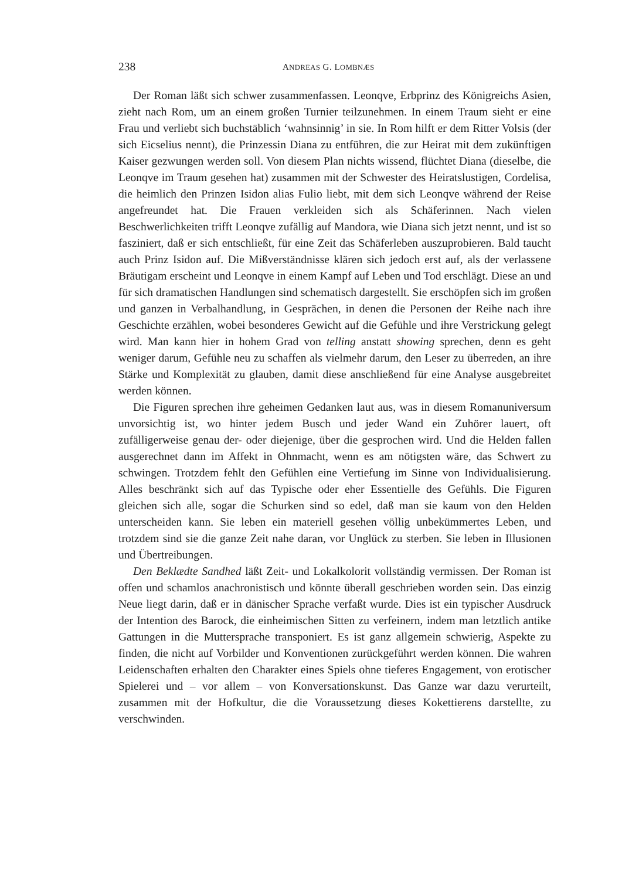238 ANDREAS G. LOMBNÆS
Der Roman läßt sich schwer zusammenfassen. Leonqve, Erbprinz des Königreichs Asien, zieht nach Rom, um an einem großen Turnier teilzunehmen. In einem Traum sieht er eine Frau und verliebt sich buchstäblich ‘wahnsinnig’ in sie. In Rom hilft er dem Ritter Volsis (der sich Eicselius nennt), die Prinzessin Diana zu entführen, die zur Heirat mit dem zukünftigen Kaiser gezwungen werden soll. Von diesem Plan nichts wissend, flüchtet Diana (dieselbe, die Leonqve im Traum gesehen hat) zusammen mit der Schwester des Heiratslustigen, Cordelisa, die heimlich den Prinzen Isidon alias Fulio liebt, mit dem sich Leonqve während der Reise angefreundet hat. Die Frauen verkleiden sich als Schäferinnen. Nach vielen Beschwerlichkeiten trifft Leonqve zufällig auf Mandora, wie Diana sich jetzt nennt, und ist so fasziniert, daß er sich entschließt, für eine Zeit das Schäferleben auszuprobieren. Bald taucht auch Prinz Isidon auf. Die Mißverständnisse klären sich jedoch erst auf, als der verlassene Bräutigam erscheint und Leonqve in einem Kampf auf Leben und Tod erschlägt. Diese an und für sich dramatischen Handlungen sind schematisch dargestellt. Sie erschöpfen sich im großen und ganzen in Verbalhandlung, in Gesprächen, in denen die Personen der Reihe nach ihre Geschichte erzählen, wobei besonderes Gewicht auf die Gefühle und ihre Verstrickung gelegt wird. Man kann hier in hohem Grad von telling anstatt showing sprechen, denn es geht weniger darum, Gefühle neu zu schaffen als vielmehr darum, den Leser zu überreden, an ihre Stärke und Komplexität zu glauben, damit diese anschließend für eine Analyse ausgebreitet werden können.
Die Figuren sprechen ihre geheimen Gedanken laut aus, was in diesem Romanuniversum unvorsichtig ist, wo hinter jedem Busch und jeder Wand ein Zuhörer lauert, oft zufälligerweise genau der- oder diejenige, über die gesprochen wird. Und die Helden fallen ausgerechnet dann im Affekt in Ohnmacht, wenn es am nötigsten wäre, das Schwert zu schwingen. Trotzdem fehlt den Gefühlen eine Vertiefung im Sinne von Individualisierung. Alles beschränkt sich auf das Typische oder eher Essentielle des Gefühls. Die Figuren gleichen sich alle, sogar die Schurken sind so edel, daß man sie kaum von den Helden unterscheiden kann. Sie leben ein materiell gesehen völlig unbekümmertes Leben, und trotzdem sind sie die ganze Zeit nahe daran, vor Unglück zu sterben. Sie leben in Illusionen und Übertreibungen.
Den Beklædte Sandhed läßt Zeit- und Lokalkolorit vollständig vermissen. Der Roman ist offen und schamlos anachronistisch und könnte überall geschrieben worden sein. Das einzig Neue liegt darin, daß er in dänischer Sprache verfaßt wurde. Dies ist ein typischer Ausdruck der Intention des Barock, die einheimischen Sitten zu verfeinern, indem man letztlich antike Gattungen in die Muttersprache transponiert. Es ist ganz allgemein schwierig, Aspekte zu finden, die nicht auf Vorbilder und Konventionen zurückgeführt werden können. Die wahren Leidenschaften erhalten den Charakter eines Spiels ohne tieferes Engagement, von erotischer Spielerei und – vor allem – von Konversationskunst. Das Ganze war dazu verurteilt, zusammen mit der Hofkultur, die die Voraussetzung dieses Kokettierens darstellte, zu verschwinden.